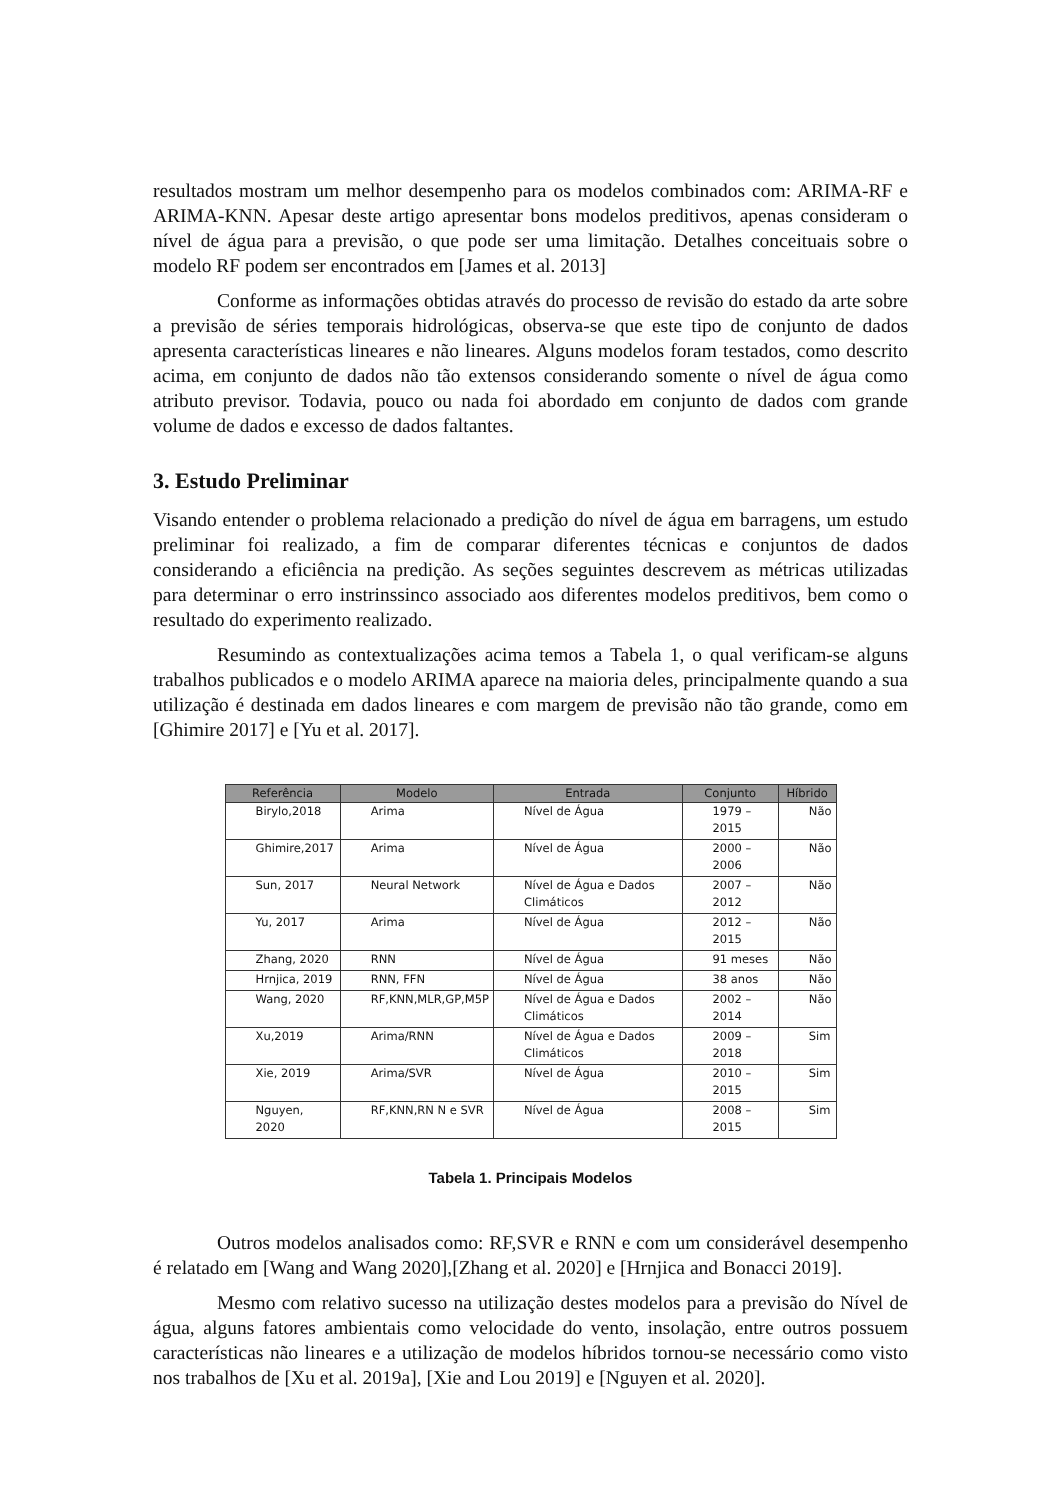resultados mostram um melhor desempenho para os modelos combinados com: ARIMA-RF e ARIMA-KNN. Apesar deste artigo apresentar bons modelos preditivos, apenas consideram o nível de água para a previsão, o que pode ser uma limitação. Detalhes conceituais sobre o modelo RF podem ser encontrados em [James et al. 2013]
Conforme as informações obtidas através do processo de revisão do estado da arte sobre a previsão de séries temporais hidrológicas, observa-se que este tipo de conjunto de dados apresenta características lineares e não lineares. Alguns modelos foram testados, como descrito acima, em conjunto de dados não tão extensos considerando somente o nível de água como atributo previsor. Todavia, pouco ou nada foi abordado em conjunto de dados com grande volume de dados e excesso de dados faltantes.
3. Estudo Preliminar
Visando entender o problema relacionado a predição do nível de água em barragens, um estudo preliminar foi realizado, a fim de comparar diferentes técnicas e conjuntos de dados considerando a eficiência na predição. As seções seguintes descrevem as métricas utilizadas para determinar o erro instrinssinco associado aos diferentes modelos preditivos, bem como o resultado do experimento realizado.
Resumindo as contextualizações acima temos a Tabela 1, o qual verificam-se alguns trabalhos publicados e o modelo ARIMA aparece na maioria deles, principalmente quando a sua utilização é destinada em dados lineares e com margem de previsão não tão grande, como em [Ghimire 2017] e [Yu et al. 2017].
| Referência | Modelo | Entrada | Conjunto | Híbrido |
| --- | --- | --- | --- | --- |
| Birylo,2018 | Arima | Nível de Água | 1979 – 2015 | Não |
| Ghimire,2017 | Arima | Nível de Água | 2000 – 2006 | Não |
| Sun, 2017 | Neural Network | Nível de Água e Dados Climáticos | 2007 – 2012 | Não |
| Yu, 2017 | Arima | Nível de Água | 2012 – 2015 | Não |
| Zhang, 2020 | RNN | Nível de Água | 91 meses | Não |
| Hrnjica, 2019 | RNN, FFN | Nível de Água | 38 anos | Não |
| Wang, 2020 | RF,KNN,MLR,GP,M5P | Nível de Água e Dados Climáticos | 2002 – 2014 | Não |
| Xu,2019 | Arima/RNN | Nível de Água e Dados Climáticos | 2009 – 2018 | Sim |
| Xie, 2019 | Arima/SVR | Nível de Água | 2010 – 2015 | Sim |
| Nguyen, 2020 | RF,KNN,RN N e SVR | Nível de Água | 2008 – 2015 | Sim |
Tabela 1. Principais Modelos
Outros modelos analisados como: RF,SVR e RNN e com um considerável desempenho é relatado em [Wang and Wang 2020],[Zhang et al. 2020] e [Hrnjica and Bonacci 2019].
Mesmo com relativo sucesso na utilização destes modelos para a previsão do Nível de água, alguns fatores ambientais como velocidade do vento, insolação, entre outros possuem características não lineares e a utilização de modelos híbridos tornou-se necessário como visto nos trabalhos de [Xu et al. 2019a], [Xie and Lou 2019] e [Nguyen et al. 2020].